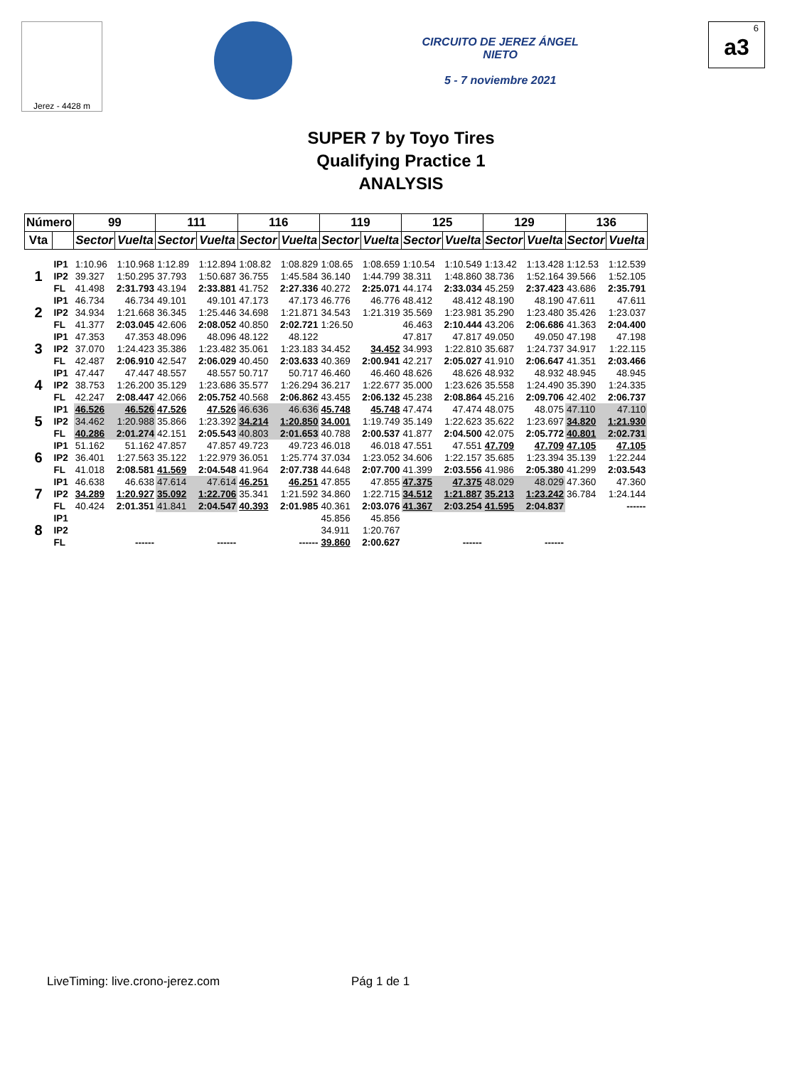Jerez - 4428 m
CIRCUITO DE JEREZ ÁNGEL NIETO
5 - 7 noviembre 2021
6
a3
SUPER 7 by Toyo Tires
Qualifying Practice 1
ANALYSIS
| Número | | 99 | | 111 | | 116 | | 119 | | 125 | | 129 | | 136 | |
| --- | --- | --- | --- | --- | --- | --- | --- | --- | --- | --- | --- | --- | --- | --- | --- |
| Vta | | Sector | Vuelta | Sector | Vuelta | Sector | Vuelta | Sector | Vuelta | Sector | Vuelta | Sector | Vuelta | Sector | Vuelta |
| 1 | IP1 | 1:10.96 | 1:10.968 | 1:12.89 | 1:12.894 | 1:08.82 | 1:08.829 | 1:08.65 | 1:08.659 | 1:10.54 | 1:10.549 | 1:13.42 | 1:13.428 | 1:12.53 | 1:12.539 |
| | IP2 | 39.327 | 1:50.295 | 37.793 | 1:50.687 | 36.755 | 1:45.584 | 36.140 | 1:44.799 | 38.311 | 1:48.860 | 38.736 | 1:52.164 | 39.566 | 1:52.105 |
| | FL | 41.498 | 2:31.793 | 43.194 | 2:33.881 | 41.752 | 2:27.336 | 40.272 | 2:25.071 | 44.174 | 2:33.034 | 45.259 | 2:37.423 | 43.686 | 2:35.791 |
| 2 | IP1 | 46.734 | 46.734 | 49.101 | 49.101 | 47.173 | 47.173 | 46.776 | 46.776 | 48.412 | 48.412 | 48.190 | 48.190 | 47.611 | 47.611 |
| | IP2 | 34.934 | 1:21.668 | 36.345 | 1:25.446 | 34.698 | 1:21.871 | 34.543 | 1:21.319 | 35.569 | 1:23.981 | 35.290 | 1:23.480 | 35.426 | 1:23.037 |
| | FL | 41.377 | 2:03.045 | 42.606 | 2:08.052 | 40.850 | 2:02.721 | 1:26.50 | | 46.463 | 2:10.444 | 43.206 | 2:06.686 | 41.363 | 2:04.400 |
| 3 | IP1 | 47.353 | 47.353 | 48.096 | 48.096 | 48.122 | 48.122 | | | 47.817 | 47.817 | 49.050 | 49.050 | 47.198 | 47.198 |
| | IP2 | 37.070 | 1:24.423 | 35.386 | 1:23.482 | 35.061 | 1:23.183 | 34.452 | 34.452 | 34.993 | 1:22.810 | 35.687 | 1:24.737 | 34.917 | 1:22.115 |
| | FL | 42.487 | 2:06.910 | 42.547 | 2:06.029 | 40.450 | 2:03.633 | 40.369 | 2:00.941 | 42.217 | 2:05.027 | 41.910 | 2:06.647 | 41.351 | 2:03.466 |
| 4 | IP1 | 47.447 | 47.447 | 48.557 | 48.557 | 50.717 | 50.717 | 46.460 | 46.460 | 48.626 | 48.626 | 48.932 | 48.932 | 48.945 | 48.945 |
| | IP2 | 38.753 | 1:26.200 | 35.129 | 1:23.686 | 35.577 | 1:26.294 | 36.217 | 1:22.677 | 35.000 | 1:23.626 | 35.558 | 1:24.490 | 35.390 | 1:24.335 |
| | FL | 42.247 | 2:08.447 | 42.066 | 2:05.752 | 40.568 | 2:06.862 | 43.455 | 2:06.132 | 45.238 | 2:08.864 | 45.216 | 2:09.706 | 42.402 | 2:06.737 |
| 5 | IP1 | 46.526 | 46.526 | 47.526 | 47.526 | 46.636 | 46.636 | 45.748 | 45.748 | 47.474 | 47.474 | 48.075 | 48.075 | 47.110 | 47.110 |
| | IP2 | 34.462 | 1:20.988 | 35.866 | 1:23.392 | 34.214 | 1:20.850 | 34.001 | 1:19.749 | 35.149 | 1:22.623 | 35.622 | 1:23.697 | 34.820 | 1:21.930 |
| | FL | 40.286 | 2:01.274 | 42.151 | 2:05.543 | 40.803 | 2:01.653 | 40.788 | 2:00.537 | 41.877 | 2:04.500 | 42.075 | 2:05.772 | 40.801 | 2:02.731 |
| 6 | IP1 | 51.162 | 51.162 | 47.857 | 47.857 | 49.723 | 49.723 | 46.018 | 46.018 | 47.551 | 47.551 | 47.709 | 47.709 | 47.105 | 47.105 |
| | IP2 | 36.401 | 1:27.563 | 35.122 | 1:22.979 | 36.051 | 1:25.774 | 37.034 | 1:23.052 | 34.606 | 1:22.157 | 35.685 | 1:23.394 | 35.139 | 1:22.244 |
| | FL | 41.018 | 2:08.581 | 41.569 | 2:04.548 | 41.964 | 2:07.738 | 44.648 | 2:07.700 | 41.399 | 2:03.556 | 41.986 | 2:05.380 | 41.299 | 2:03.543 |
| 7 | IP1 | 46.638 | 46.638 | 47.614 | 47.614 | 46.251 | 46.251 | 47.855 | 47.855 | 47.375 | 47.375 | 48.029 | 48.029 | 47.360 | 47.360 |
| | IP2 | 34.289 | 1:20.927 | 35.092 | 1:22.706 | 35.341 | 1:21.592 | 34.860 | 1:22.715 | 34.512 | 1:21.887 | 35.213 | 1:23.242 | 36.784 | 1:24.144 |
| | FL | 40.424 | 2:01.351 | 41.841 | 2:04.547 | 40.393 | 2:01.985 | 40.361 | 2:03.076 | 41.367 | 2:03.254 | 41.595 | 2:04.837 | | ------ |
| 8 | IP1 | | | | | | | 45.856 | 45.856 | | | | | | |
| | IP2 | | | | | | | 34.911 | 1:20.767 | | | | | | |
| | FL | | ------ | | ------ | | ------ | 39.860 | 2:00.627 | | ------ | | ------ | | |
LiveTiming: live.crono-jerez.com
Pág 1 de 1